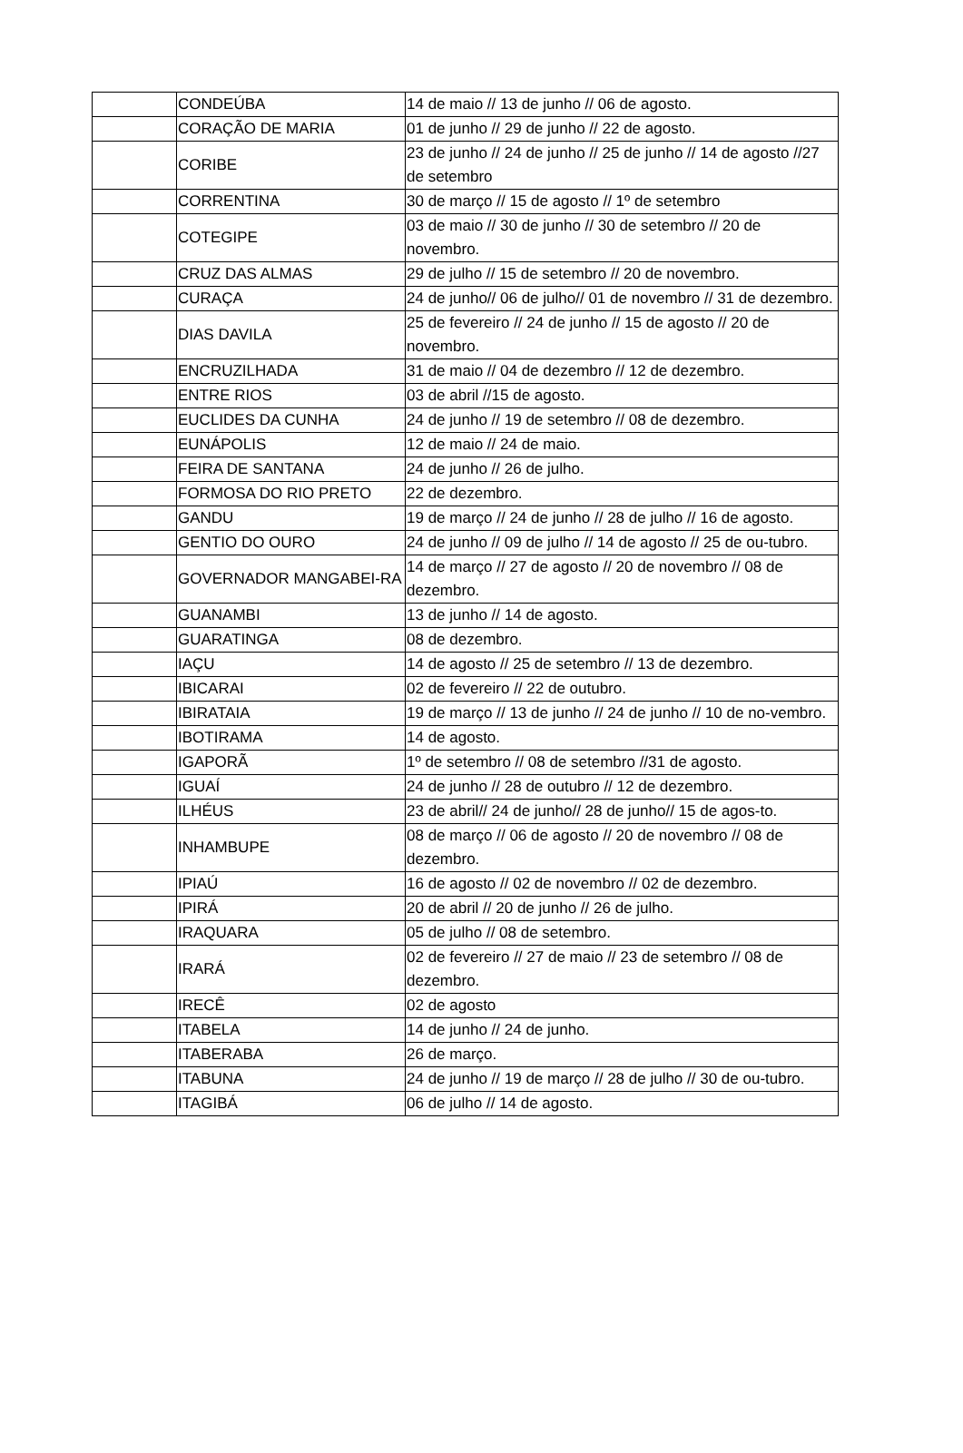| | CONDEÚBA | 14 de maio // 13 de junho // 06 de agosto. |
| | CORAÇÃO DE MARIA | 01 de junho // 29 de junho // 22 de agosto. |
| | CORIBE | 23 de junho // 24 de junho // 25 de junho // 14 de agosto //27 de setembro |
| | CORRENTINA | 30 de março // 15 de agosto // 1º de setembro |
| | COTEGIPE | 03 de maio // 30 de junho // 30 de setembro // 20 de novembro. |
| | CRUZ DAS ALMAS | 29 de julho // 15 de setembro // 20 de novembro. |
| | CURAÇA | 24 de junho// 06 de julho// 01 de novembro // 31 de dezembro. |
| | DIAS DAVILA | 25 de fevereiro // 24 de junho // 15 de agosto // 20 de novembro. |
| | ENCRUZILHADA | 31 de maio // 04 de dezembro // 12 de dezembro. |
| | ENTRE RIOS | 03 de abril //15 de agosto. |
| | EUCLIDES DA CUNHA | 24 de junho // 19 de setembro // 08 de dezembro. |
| | EUNÁPOLIS | 12 de maio // 24 de maio. |
| | FEIRA DE SANTANA | 24 de junho // 26 de julho. |
| | FORMOSA DO RIO PRETO | 22 de dezembro. |
| | GANDU | 19 de março // 24 de junho // 28 de julho // 16 de agosto. |
| | GENTIO DO OURO | 24 de junho // 09 de julho // 14 de agosto // 25 de ou-tubro. |
| | GOVERNADOR MANGABEI-RA | 14 de março // 27 de agosto // 20 de novembro // 08 de dezembro. |
| | GUANAMBI | 13 de junho // 14 de agosto. |
| | GUARATINGA | 08 de dezembro. |
| | IAÇU | 14 de agosto // 25 de setembro // 13 de dezembro. |
| | IBICARAI | 02 de fevereiro // 22 de outubro. |
| | IBIRATAIA | 19 de março // 13 de junho // 24 de junho // 10 de no-vembro. |
| | IBOTIRAMA | 14 de agosto. |
| | IGAPORÃ | 1º de setembro // 08 de setembro //31 de agosto. |
| | IGUAÍ | 24 de junho // 28 de outubro // 12 de dezembro. |
| | ILHÉUS | 23 de abril// 24 de junho// 28 de junho// 15 de agos-to. |
| | INHAMBUPE | 08 de março // 06 de agosto // 20 de novembro // 08 de dezembro. |
| | IPIAÚ | 16 de agosto // 02 de novembro // 02 de dezembro. |
| | IPIRÁ | 20 de abril // 20 de junho // 26 de julho. |
| | IRAQUARA | 05 de julho // 08 de setembro. |
| | IRARÁ | 02 de fevereiro // 27 de maio // 23 de setembro // 08 de dezembro. |
| | IRECÊ | 02 de agosto |
| | ITABELA | 14 de junho // 24 de junho. |
| | ITABERABA | 26 de março. |
| | ITABUNA | 24 de junho // 19 de março // 28 de julho // 30 de ou-tubro. |
| | ITAGIBÁ | 06 de julho // 14 de agosto. |